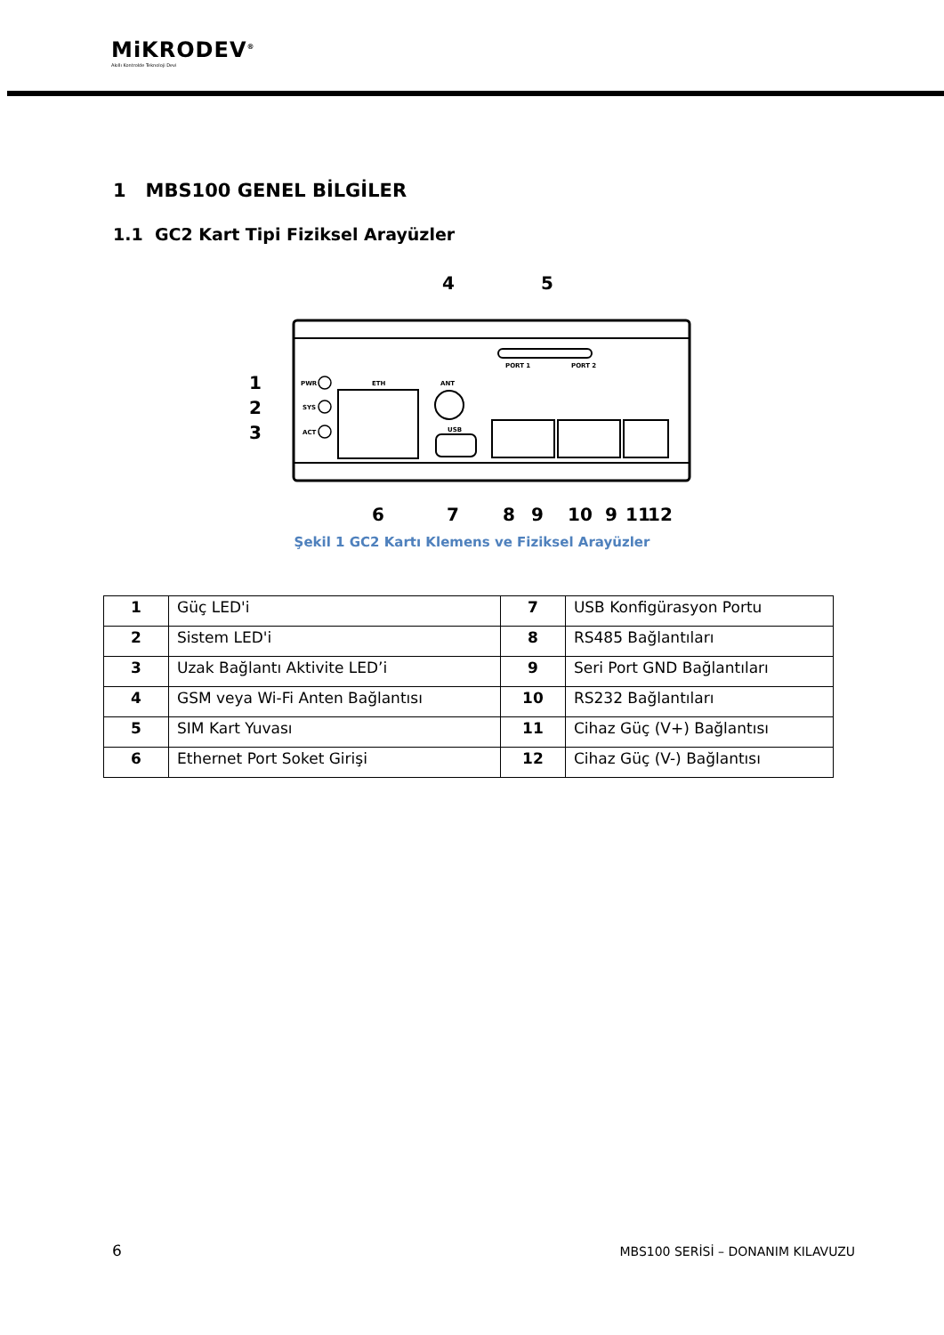MiKRODEV<sup>®</sup>
Akıllı Kontrolde Teknoloji Devi
1 MBS100 GENEL BİLGİLER
1.1 GC2 Kart Tipi Fiziksel Arayüzler
PWR
SYS
ACT
ETH
ANT
USB
PORT 1
PORT 2
4
5
1
2
3
6
7
8
9
10
9
11
12
Şekil 1 GC2 Kartı Klemens ve Fiziksel Arayüzler
| 1 | Güç LED'i | 7 | USB Konfigürasyon Portu |
| 2 | Sistem LED'i | 8 | RS485 Bağlantıları |
| 3 | Uzak Bağlantı Aktivite LED’i | 9 | Seri Port GND Bağlantıları |
| 4 | GSM veya Wi-Fi Anten Bağlantısı | 10 | RS232 Bağlantıları |
| 5 | SIM Kart Yuvası | 11 | Cihaz Güç (V+) Bağlantısı |
| 6 | Ethernet Port Soket Girişi | 12 | Cihaz Güç (V-) Bağlantısı |
6
MBS100 SERİSİ – DONANIM KILAVUZU